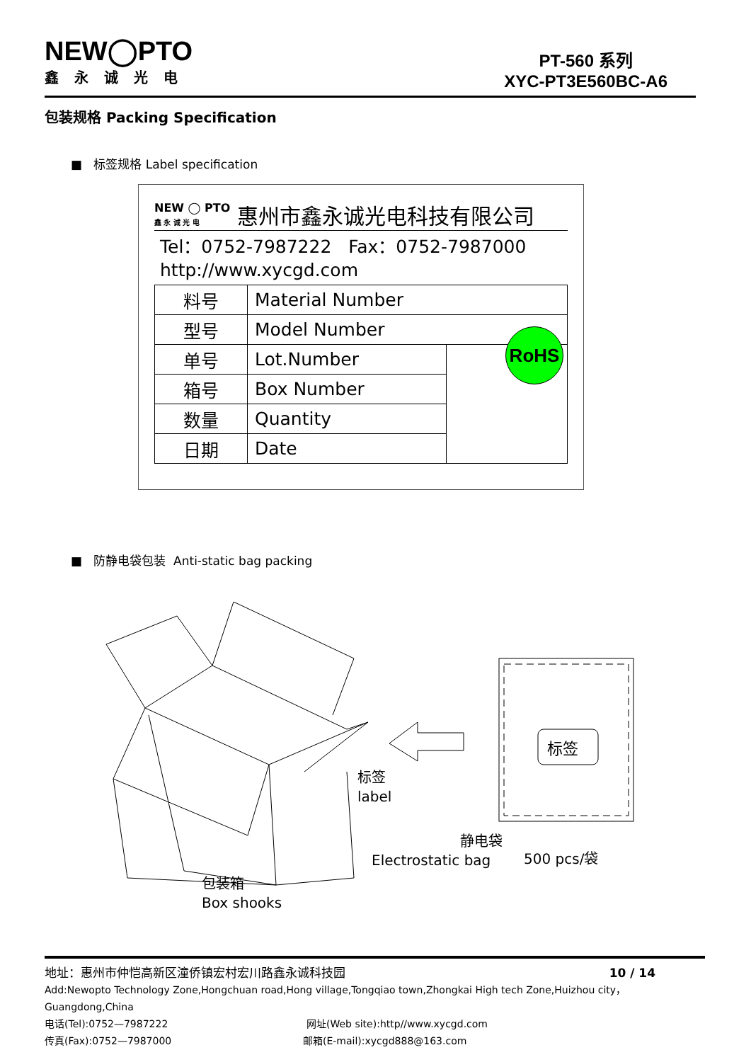NEW◯PTO
鑫永诚光电
PT-560 系列
XYC-PT3E560BC-A6
包装规格 Packing Specification
■ 标签规格 Label specification
NEW ◯ PTO
鑫 永 诚 光 电 惠州市鑫永诚光电科技有限公司
Tel：0752-7987222 Fax：0752-7987000
http://www.xycgd.com
| 料号 | Material Number | |
| 型号 | Model Number | |
| 单号 | Lot.Number | |
| 箱号 | Box Number | |
| 数量 | Quantity | |
| 日期 | Date | |
RoHS
■ 防静电袋包装 Anti-static bag packing
标签
标签
label
静电袋
Electrostatic bag
500 pcs/袋
包装箱
Box shooks
地址：惠州市仲恺高新区潼侨镇宏村宏川路鑫永诚科技园 10 / 14
Add:Newopto Technology Zone,Hongchuan road,Hong village,Tongqiao town,Zhongkai High tech Zone,Huizhou city，Guangdong,China
电话(Tel):0752—7987222 网址(Web site):http//www.xycgd.com
传真(Fax):0752—7987000 邮箱(E-mail):xycgd888@163.com